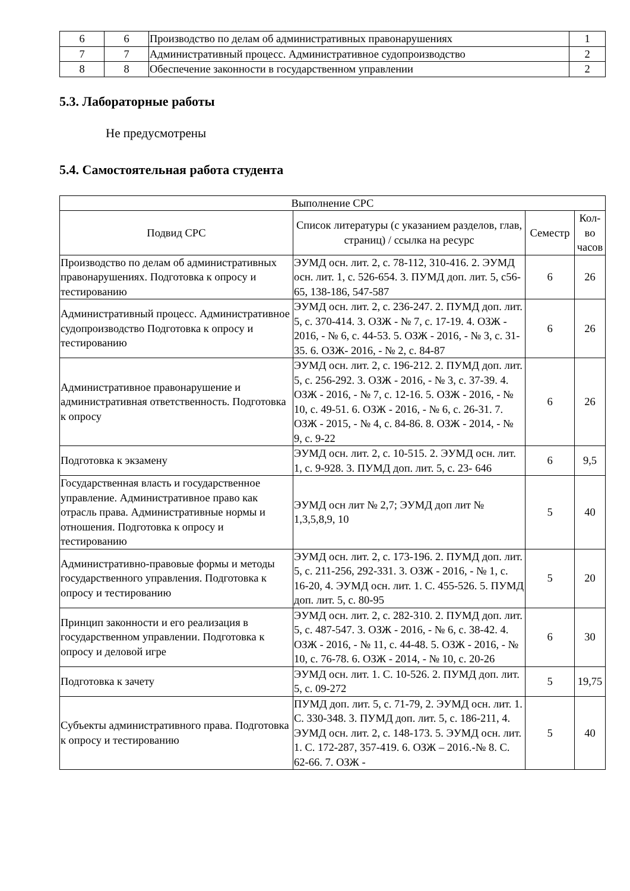| 6 | 6 | Производство по делам об административных правонарушениях | 1 |
| 7 | 7 | Административный процесс. Административное судопроизводство | 2 |
| 8 | 8 | Обеспечение законности в государственном управлении | 2 |
5.3. Лабораторные работы
Не предусмотрены
5.4. Самостоятельная работа студента
| Выполнение СРС | | | |
| --- | --- | --- | --- |
| Подвид СРС | Список литературы (с указанием разделов, глав, страниц) / ссылка на ресурс | Семестр | Кол-во часов |
| Производство по делам об административных правонарушениях. Подготовка к опросу и тестированию | ЭУМД осн. лит. 2, с. 78-112, 310-416. 2. ЭУМД осн. лит. 1, с. 526-654. 3. ПУМД доп. лит. 5, с56-65, 138-186, 547-587 | 6 | 26 |
| Административный процесс. Административное судопроизводство Подготовка к опросу и тестированию | ЭУМД осн. лит. 2, с. 236-247. 2. ПУМД доп. лит. 5, с. 370-414. 3. ОЗЖ - № 7, с. 17-19. 4. ОЗЖ - 2016, - № 6, с. 44-53. 5. ОЗЖ - 2016, - № 3, с. 31-35. 6. ОЗЖ- 2016, - № 2, с. 84-87 | 6 | 26 |
| Административное правонарушение и административная ответственность. Подготовка к опросу | ЭУМД осн. лит. 2, с. 196-212. 2. ПУМД доп. лит. 5, с. 256-292. 3. ОЗЖ - 2016, - № 3, с. 37-39. 4. ОЗЖ - 2016, - № 7, с. 12-16. 5. ОЗЖ - 2016, - № 10, с. 49-51. 6. ОЗЖ - 2016, - № 6, с. 26-31. 7. ОЗЖ - 2015, - № 4, с. 84-86. 8. ОЗЖ - 2014, - № 9, с. 9-22 | 6 | 26 |
| Подготовка к экзамену | ЭУМД осн. лит. 2, с. 10-515. 2. ЭУМД осн. лит. 1, с. 9-928. 3. ПУМД доп. лит. 5, с. 23- 646 | 6 | 9,5 |
| Государственная власть и государственное управление. Административное право как отрасль права. Административные нормы и отношения. Подготовка к опросу и тестированию | ЭУМД осн лит № 2,7; ЭУМД доп лит № 1,3,5,8,9, 10 | 5 | 40 |
| Административно-правовые формы и методы государственного управления. Подготовка к опросу и тестированию | ЭУМД осн. лит. 2, с. 173-196. 2. ПУМД доп. лит. 5, с. 211-256, 292-331. 3. ОЗЖ - 2016, - № 1, с. 16-20, 4. ЭУМД осн. лит. 1. С. 455-526. 5. ПУМД доп. лит. 5, с. 80-95 | 5 | 20 |
| Принцип законности и его реализация в государственном управлении. Подготовка к опросу и деловой игре | ЭУМД осн. лит. 2, с. 282-310. 2. ПУМД доп. лит. 5, с. 487-547. 3. ОЗЖ - 2016, - № 6, с. 38-42. 4. ОЗЖ - 2016, - № 11, с. 44-48. 5. ОЗЖ - 2016, - № 10, с. 76-78. 6. ОЗЖ - 2014, - № 10, с. 20-26 | 6 | 30 |
| Подготовка к зачету | ЭУМД осн. лит. 1. С. 10-526. 2. ПУМД доп. лит. 5, с. 09-272 | 5 | 19,75 |
| Субъекты административного права. Подготовка к опросу и тестированию | ПУМД доп. лит. 5, с. 71-79, 2. ЭУМД осн. лит. 1. С. 330-348. 3. ПУМД доп. лит. 5, с. 186-211, 4. ЭУМД осн. лит. 2, с. 148-173. 5. ЭУМД осн. лит. 1. С. 172-287, 357-419. 6. ОЗЖ – 2016.-№ 8. С. 62-66. 7. ОЗЖ - | 5 | 40 |